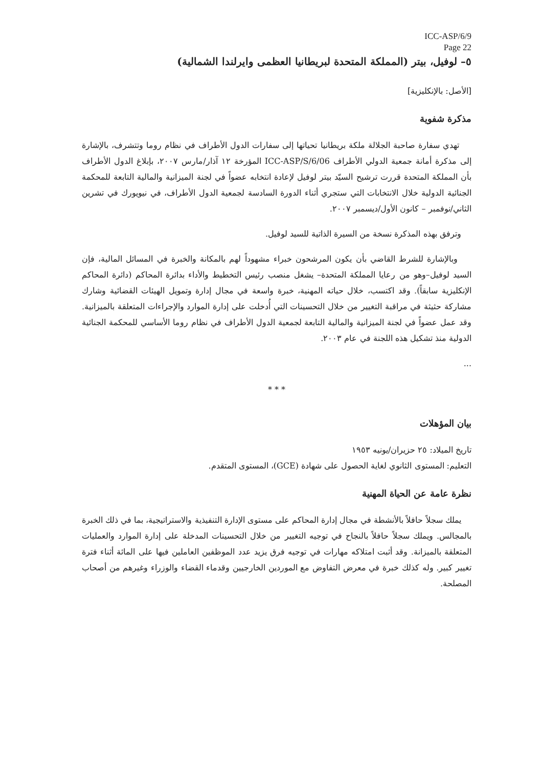ICC-ASP/6/9
Page 22
٥– لوفيل، بيتر (المملكة المتحدة لبريطانيا العظمى وايرلندا الشمالية)
[الأصل: بالإنكليزية]
مذكرة شفوية
تهدي سفارة صاحبة الجلالة ملكة بريطانيا تحياتها إلى سفارات الدول الأطراف في نظام روما وتتشرف، بالإشارة إلى مذكرة أمانة جمعية الدولي الأطراف ICC-ASP/S/6/06 المؤرخة ١٢ آذار/مارس ٢٠٠٧، بإبلاغ الدول الأطراف بأن المملكة المتحدة قررت ترشيح السيّد بيتر لوفيل لإعادة انتخابه عضواً في لجنة الميزانية والمالية التابعة للمحكمة الجنائية الدولية خلال الانتخابات التي ستجري أثناء الدورة السادسة لجمعية الدول الأطراف، في نيويورك في تشرين الثاني/نوفمبر – كانون الأول/ديسمبر ٢٠٠٧.
وترفق بهذه المذكرة نسخة من السيرة الذاتية للسيد لوفيل.
وبالإشارة للشرط القاضي بأن يكون المرشحون خبراء مشهوداً لهم بالمكانة والخبرة في المسائل المالية، فإن السيد لوفيل–وهو من رعايا المملكة المتحدة– يشغل منصب رئيس التخطيط والأداء بدائرة المحاكم (دائرة المحاكم الإنكليزية سابقاً). وقد اكتسب، خلال حياته المهنية، خبرة واسعة في مجال إدارة وتمويل الهيئات القضائية وشارك مشاركة حثيثة في مراقبة التغيير من خلال التحسينات التي أُدخلت على إدارة الموارد والإجراءات المتعلقة بالميزانية. وقد عمل عضواً في لجنة الميزانية والمالية التابعة لجمعية الدول الأطراف في نظام روما الأساسي للمحكمة الجنائية الدولية منذ تشكيل هذه اللجنة في عام ٢٠٠٣.
...
* * *
بيان المؤهلات
تاريخ الميلاد: ٢٥ حزيران/يونيه ١٩٥٣
التعليم: المستوى الثانوي لغاية الحصول على شهادة (GCE)، المستوى المتقدم.
نظرة عامة عن الحياة المهنية
يملك سجلاً حافلاً بالأنشطة في مجال إدارة المحاكم على مستوى الإدارة التنفيذية والاستراتيجية، بما في ذلك الخبرة بالمجالس. ويملك سجلاً حافلاً بالنجاح في توجيه التغيير من خلال التحسينات المدخلة على إدارة الموارد والعمليات المتعلقة بالميزانة. وقد أثبت امتلاكه مهارات في توجيه فرق يزيد عدد الموظفين العاملين فيها على المائة أثناء فترة تغيير كبير. وله كذلك خبرة في معرض التفاوض مع الموردين الخارجيين وقدماء القضاء والوزراء وغيرهم من أصحاب المصلحة.